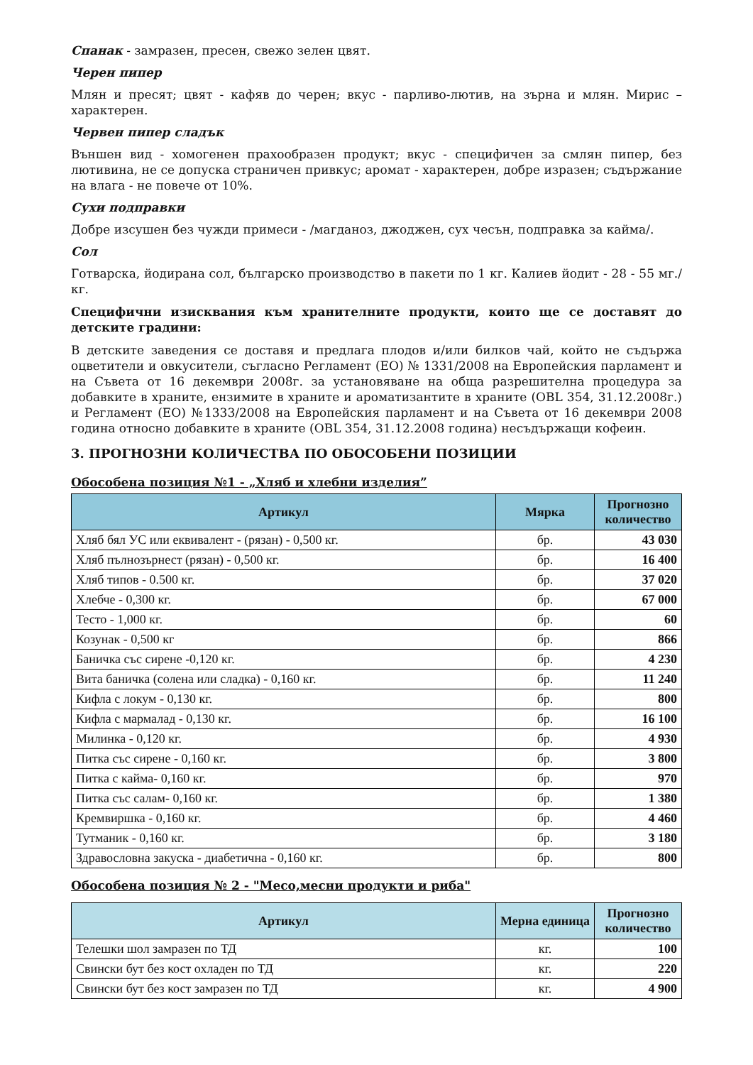Спанак - замразен, пресен, свежо зелен цвят.
Черен пипер
Млян и пресят; цвят - кафяв до черен; вкус - парливо-лютив, на зърна и млян. Мирис – характерен.
Червен пипер сладък
Външен вид - хомогенен прахообразен продукт; вкус - специфичен за смлян пипер, без лютивина, не се допуска страничен привкус; аромат - характерен, добре изразен; съдържание на влага - не повече от 10%.
Сухи подправки
Добре изсушен без чужди примеси - /магданоз, джоджен, сух чесън, подправка за кайма/.
Сол
Готварска, йодирана сол, българско производство в пакети по 1 кг. Калиев йодит - 28 - 55 мг./кг.
Специфични изисквания към хранителните продукти, които ще се доставят до детските градини:
В детските заведения се доставя и предлага плодов и/или билков чай, който не съдържа оцветители и овкусители, съгласно Регламент (ЕО) № 1331/2008 на Европейския парламент и на Съвета от 16 декември 2008г. за установяване на обща разрешителна процедура за добавките в храните, ензимите в храните и ароматизантите в храните (OBL 354, 31.12.2008г.) и Регламент (ЕО) №1333/2008 на Европейския парламент и на Съвета от 16 декември 2008 година относно добавките в храните (OBL 354, 31.12.2008 година) несъдържащи кофеин.
3. ПРОГНОЗНИ КОЛИЧЕСТВА ПО ОБОСОБЕНИ ПОЗИЦИИ
Обособена позиция №1 - „Хляб и хлебни изделия”
| Артикул | Мярка | Прогнозно количество |
| --- | --- | --- |
| Хляб бял УС или еквивалент - (рязан) - 0,500 кг. | бр. | 43 030 |
| Хляб пълнозърнест (рязан) - 0,500 кг. | бр. | 16 400 |
| Хляб типов - 0.500 кг. | бр. | 37 020 |
| Хлебче - 0,300 кг. | бр. | 67 000 |
| Тесто - 1,000 кг. | бр. | 60 |
| Козунак - 0,500 кг | бр. | 866 |
| Баничка със сирене -0,120 кг. | бр. | 4 230 |
| Вита баничка (солена или сладка) - 0,160 кг. | бр. | 11 240 |
| Кифла с локум - 0,130 кг. | бр. | 800 |
| Кифла с мармалад - 0,130 кг. | бр. | 16 100 |
| Милинка - 0,120 кг. | бр. | 4 930 |
| Питка със сирене - 0,160 кг. | бр. | 3 800 |
| Питка с кайма- 0,160 кг. | бр. | 970 |
| Питка със салам- 0,160 кг. | бр. | 1 380 |
| Кремвиршка - 0,160 кг. | бр. | 4 460 |
| Тутманик - 0,160 кг. | бр. | 3 180 |
| Здравословна закуска - диабетична - 0,160 кг. | бр. | 800 |
Обособена позиция № 2 - "Месо,месни продукти и риба"
| Артикул | Мерна единица | Прогнозно количество |
| --- | --- | --- |
| Телешки шол замразен по ТД | кг. | 100 |
| Свински бут без кост охладен по ТД | кг. | 220 |
| Свински бут без кост замразен по ТД | кг. | 4 900 |